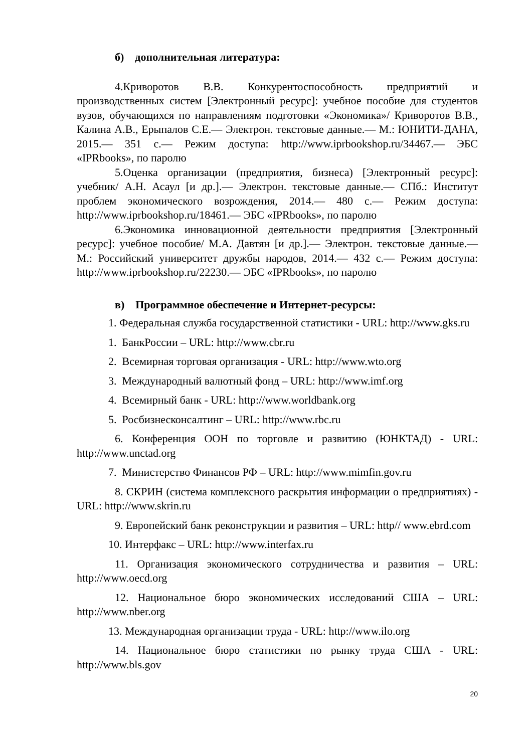б) дополнительная литература:
4.Криворотов В.В. Конкурентоспособность предприятий и производственных систем [Электронный ресурс]: учебное пособие для студентов вузов, обучающихся по направлениям подготовки «Экономика»/ Криворотов В.В., Калина А.В., Ерыпалов С.Е.— Электрон. текстовые данные.— М.: ЮНИТИ-ДАНА, 2015.— 351 с.— Режим доступа: http://www.iprbookshop.ru/34467.— ЭБС «IPRbooks», по паролю
5.Оценка организации (предприятия, бизнеса) [Электронный ресурс]: учебник/ А.Н. Асаул [и др.].— Электрон. текстовые данные.— СПб.: Институт проблем экономического возрождения, 2014.— 480 с.— Режим доступа: http://www.iprbookshop.ru/18461.— ЭБС «IPRbooks», по паролю
6.Экономика инновационной деятельности предприятия [Электронный ресурс]: учебное пособие/ М.А. Давтян [и др.].— Электрон. текстовые данные.— М.: Российский университет дружбы народов, 2014.— 432 с.— Режим доступа: http://www.iprbookshop.ru/22230.— ЭБС «IPRbooks», по паролю
в) Программное обеспечение и Интернет-ресурсы:
1. Федеральная служба государственной статистики - URL: http://www.gks.ru
1. БанкРоссии – URL: http://www.cbr.ru
2. Всемирная торговая организация - URL: http://www.wto.org
3. Международный валютный фонд – URL: http://www.imf.org
4. Всемирный банк - URL: http://www.worldbank.org
5. Росбизнесконсалтинг – URL: http://www.rbc.ru
6. Конференция ООН по торговле и развитию (ЮНКТАД) - URL: http://www.unctad.org
7. Министерство Финансов РФ – URL: http://www.mimfin.gov.ru
8. СКРИН (система комплексного раскрытия информации о предприятиях) - URL: http://www.skrin.ru
9. Европейский банк реконструкции и развития – URL: http// www.ebrd.com
10. Интерфакс – URL: http://www.interfax.ru
11. Организация экономического сотрудничества и развития – URL: http://www.oecd.org
12. Национальное бюро экономических исследований США – URL: http://www.nber.org
13. Международная организации труда - URL: http://www.ilo.org
14. Национальное бюро статистики по рынку труда США - URL: http://www.bls.gov
20